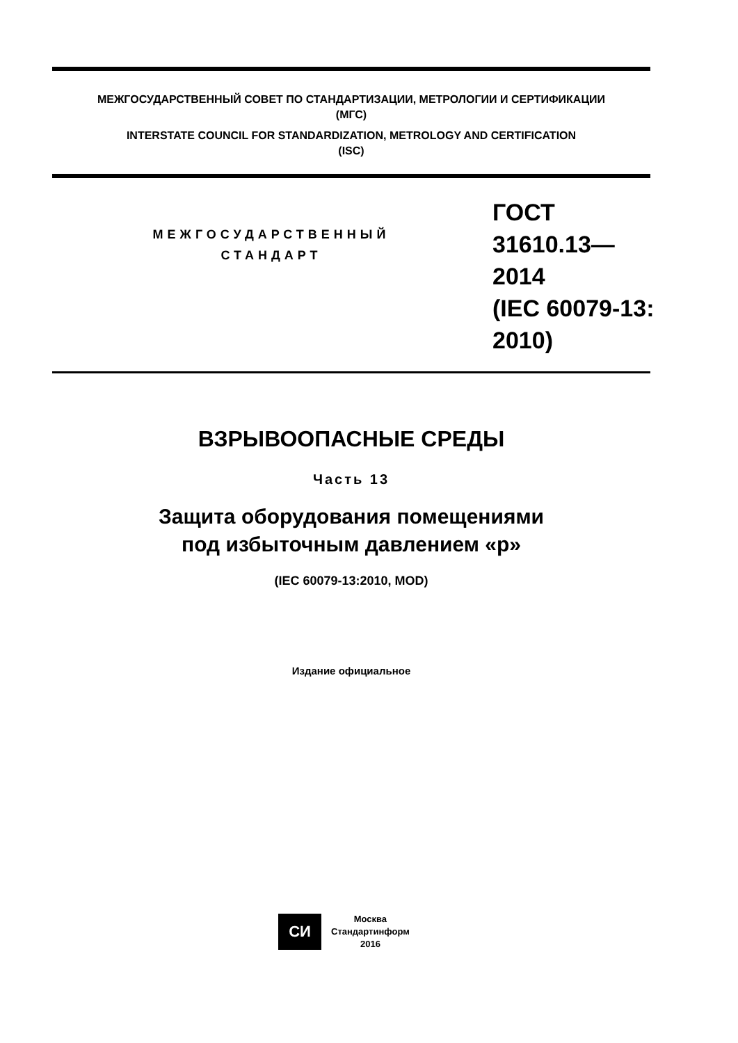МЕЖГОСУДАРСТВЕННЫЙ СОВЕТ ПО СТАНДАРТИЗАЦИИ, МЕТРОЛОГИИ И СЕРТИФИКАЦИИ
(МГС)
INTERSTATE COUNCIL FOR STANDARDIZATION, METROLOGY AND CERTIFICATION
(ISC)
МЕЖГОСУДАРСТВЕННЫЙ
СТАНДАРТ
ГОСТ
31610.13—
2014
(IEC 60079-13:
2010)
ВЗРЫВООПАСНЫЕ СРЕДЫ
Часть 13
Защита оборудования помещениями
под избыточным давлением «р»
(IEC 60079-13:2010, MOD)
Издание официальное
СИ
Москва
Стандартинформ
2016